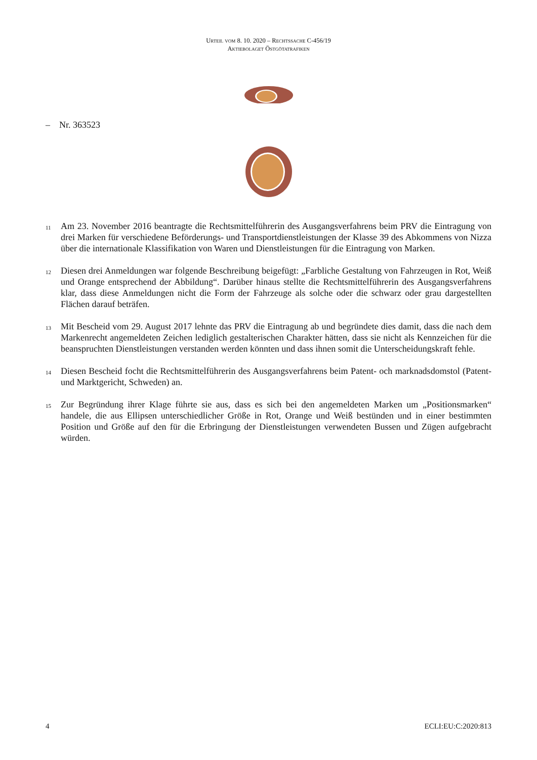Urteil vom 8. 10. 2020 – Rechtssache C-456/19
Aktiebolaget Östgötatrafiken
– Nr. 363523
11
Am 23. November 2016 beantragte die Rechtsmittelführerin des Ausgangsverfahrens beim PRV die Eintragung von drei Marken für verschiedene Beförderungs- und Transportdienstleistungen der Klasse 39 des Abkommens von Nizza über die internationale Klassifikation von Waren und Dienstleistungen für die Eintragung von Marken.
12
Diesen drei Anmeldungen war folgende Beschreibung beigefügt: „Farbliche Gestaltung von Fahrzeugen in Rot, Weiß und Orange entsprechend der Abbildung“. Darüber hinaus stellte die Rechtsmittelführerin des Ausgangsverfahrens klar, dass diese Anmeldungen nicht die Form der Fahrzeuge als solche oder die schwarz oder grau dargestellten Flächen darauf beträfen.
13
Mit Bescheid vom 29. August 2017 lehnte das PRV die Eintragung ab und begründete dies damit, dass die nach dem Markenrecht angemeldeten Zeichen lediglich gestalterischen Charakter hätten, dass sie nicht als Kennzeichen für die beanspruchten Dienstleistungen verstanden werden könnten und dass ihnen somit die Unterscheidungskraft fehle.
14
Diesen Bescheid focht die Rechtsmittelführerin des Ausgangsverfahrens beim Patent- och marknadsdomstol (Patent- und Marktgericht, Schweden) an.
15
Zur Begründung ihrer Klage führte sie aus, dass es sich bei den angemeldeten Marken um „Positionsmarken“ handele, die aus Ellipsen unterschiedlicher Größe in Rot, Orange und Weiß bestünden und in einer bestimmten Position und Größe auf den für die Erbringung der Dienstleistungen verwendeten Bussen und Zügen aufgebracht würden.
4 ECLI:EU:C:2020:813